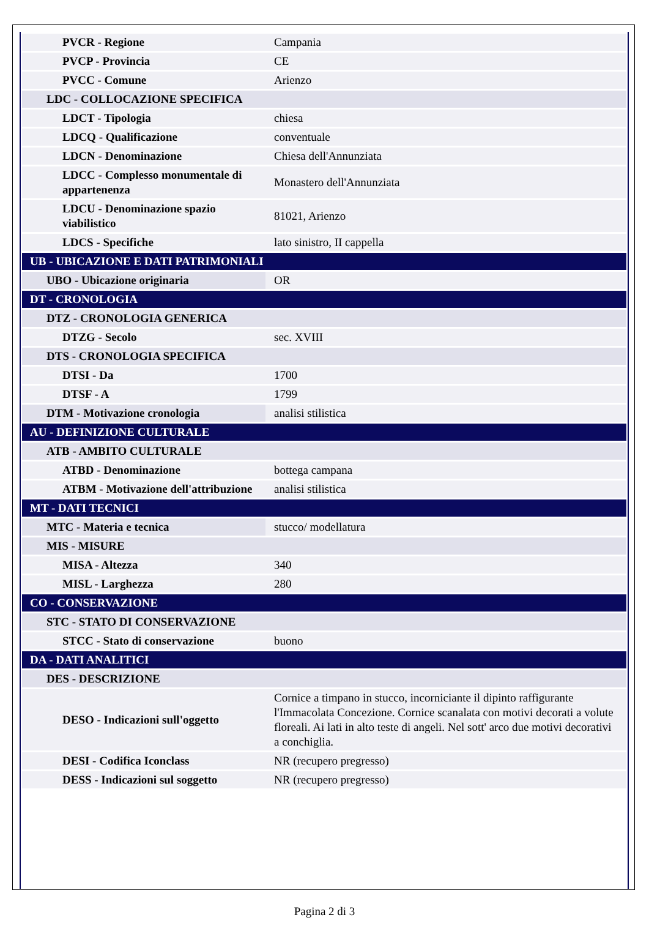| PVCR - Regione | Campania |
| PVCP - Provincia | CE |
| PVCC - Comune | Arienzo |
| LDC - COLLOCAZIONE SPECIFICA | |
| LDCT - Tipologia | chiesa |
| LDCQ - Qualificazione | conventuale |
| LDCN - Denominazione | Chiesa dell'Annunziata |
| LDCC - Complesso monumentale di appartenenza | Monastero dell'Annunziata |
| LDCU - Denominazione spazio viabilistico | 81021, Arienzo |
| LDCS - Specifiche | lato sinistro, II cappella |
| UB - UBICAZIONE E DATI PATRIMONIALI | |
| UBO - Ubicazione originaria | OR |
| DT - CRONOLOGIA | |
| DTZ - CRONOLOGIA GENERICA | |
| DTZG - Secolo | sec. XVIII |
| DTS - CRONOLOGIA SPECIFICA | |
| DTSI - Da | 1700 |
| DTSF - A | 1799 |
| DTM - Motivazione cronologia | analisi stilistica |
| AU - DEFINIZIONE CULTURALE | |
| ATB - AMBITO CULTURALE | |
| ATBD - Denominazione | bottega campana |
| ATBM - Motivazione dell'attribuzione | analisi stilistica |
| MT - DATI TECNICI | |
| MTC - Materia e tecnica | stucco/ modellatura |
| MIS - MISURE | |
| MISA - Altezza | 340 |
| MISL - Larghezza | 280 |
| CO - CONSERVAZIONE | |
| STC - STATO DI CONSERVAZIONE | |
| STCC - Stato di conservazione | buono |
| DA - DATI ANALITICI | |
| DES - DESCRIZIONE | |
| DESO - Indicazioni sull'oggetto | Cornice a timpano in stucco, incorniciante il dipinto raffigurante l'Immacolata Concezione. Cornice scanalata con motivi decorati a volute floreali. Ai lati in alto teste di angeli. Nel sott' arco due motivi decorativi a conchiglia. |
| DESI - Codifica Iconclass | NR (recupero pregresso) |
| DESS - Indicazioni sul soggetto | NR (recupero pregresso) |
Pagina 2 di 3